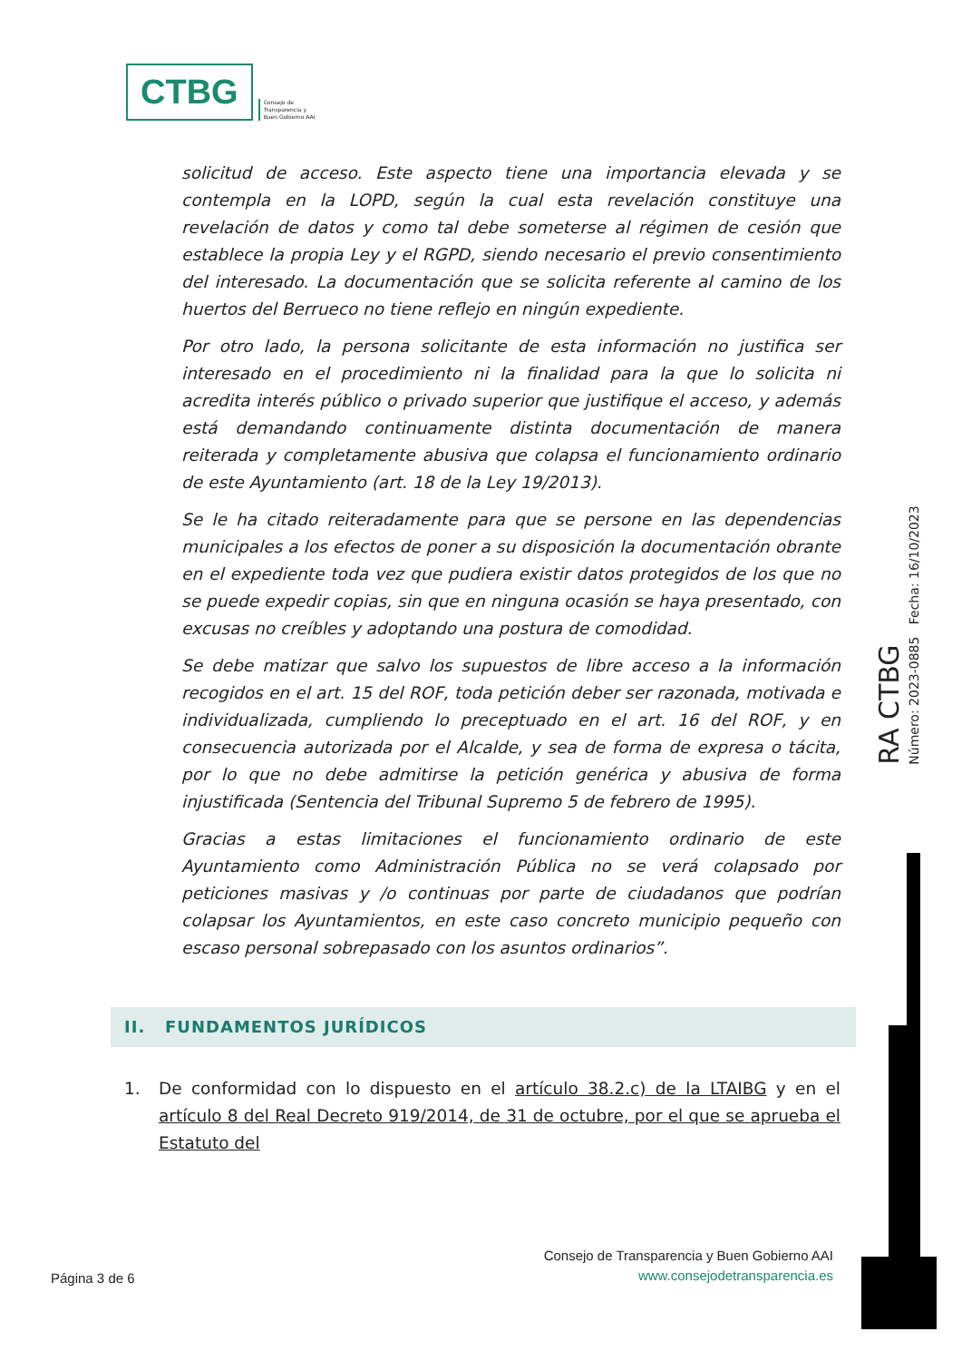CTBG Consejo de
Transparencia y
Buen Gobierno AAI
solicitud de acceso. Este aspecto tiene una importancia elevada y se contempla en la LOPD, según la cual esta revelación constituye una revelación de datos y como tal debe someterse al régimen de cesión que establece la propia Ley y el RGPD, siendo necesario el previo consentimiento del interesado. La documentación que se solicita referente al camino de los huertos del Berrueco no tiene reflejo en ningún expediente.
Por otro lado, la persona solicitante de esta información no justifica ser interesado en el procedimiento ni la finalidad para la que lo solicita ni acredita interés público o privado superior que justifique el acceso, y además está demandando continuamente distinta documentación de manera reiterada y completamente abusiva que colapsa el funcionamiento ordinario de este Ayuntamiento (art. 18 de la Ley 19/2013).
Se le ha citado reiteradamente para que se persone en las dependencias municipales a los efectos de poner a su disposición la documentación obrante en el expediente toda vez que pudiera existir datos protegidos de los que no se puede expedir copias, sin que en ninguna ocasión se haya presentado, con excusas no creíbles y adoptando una postura de comodidad.
Se debe matizar que salvo los supuestos de libre acceso a la información recogidos en el art. 15 del ROF, toda petición deber ser razonada, motivada e individualizada, cumpliendo lo preceptuado en el art. 16 del ROF, y en consecuencia autorizada por el Alcalde, y sea de forma de expresa o tácita, por lo que no debe admitirse la petición genérica y abusiva de forma injustificada (Sentencia del Tribunal Supremo 5 de febrero de 1995).
Gracias a estas limitaciones el funcionamiento ordinario de este Ayuntamiento como Administración Pública no se verá colapsado por peticiones masivas y /o continuas por parte de ciudadanos que podrían colapsar los Ayuntamientos, en este caso concreto municipio pequeño con escaso personal sobrepasado con los asuntos ordinarios”.
II. FUNDAMENTOS JURÍDICOS
1. De conformidad con lo dispuesto en el artículo 38.2.c) de la LTAIBG y en el artículo 8 del Real Decreto 919/2014, de 31 de octubre, por el que se aprueba el Estatuto del
RA CTBG
Número: 2023-0885 Fecha: 16/10/2023
Consejo de Transparencia y Buen Gobierno AAI
www.consejodetransparencia.es
Página 3 de 6